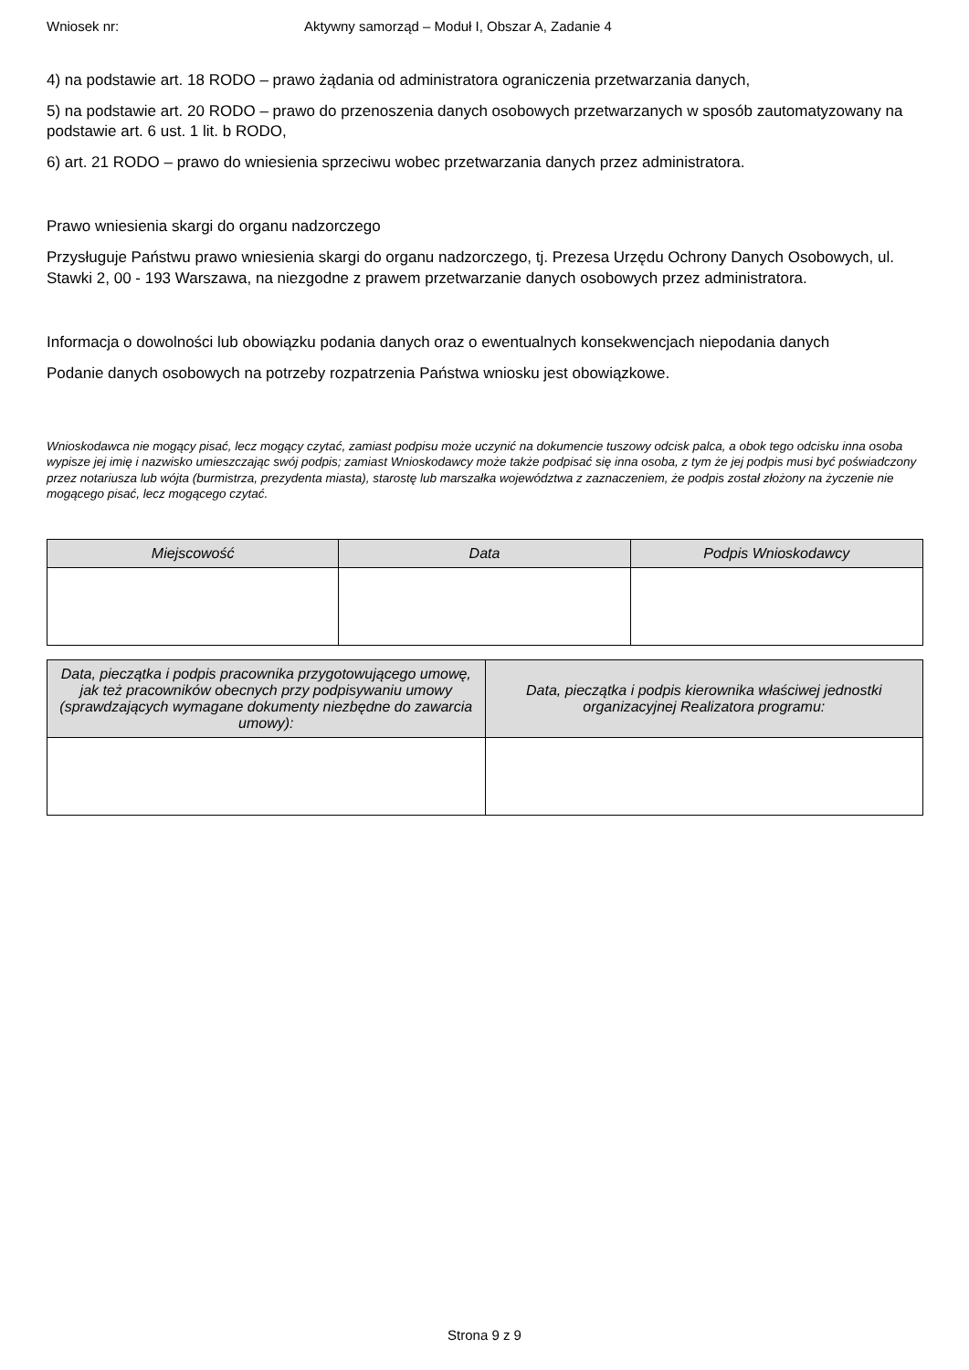Wniosek nr: Aktywny samorząd – Moduł I, Obszar A, Zadanie 4
4) na podstawie art. 18 RODO – prawo żądania od administratora ograniczenia przetwarzania danych,
5) na podstawie art. 20 RODO – prawo do przenoszenia danych osobowych przetwarzanych w sposób zautomatyzowany na podstawie art. 6 ust. 1 lit. b RODO,
6) art. 21 RODO – prawo do wniesienia sprzeciwu wobec przetwarzania danych przez administratora.
Prawo wniesienia skargi do organu nadzorczego
Przysługuje Państwu prawo wniesienia skargi do organu nadzorczego, tj. Prezesa Urzędu Ochrony Danych Osobowych, ul. Stawki 2, 00 - 193 Warszawa, na niezgodne z prawem przetwarzanie danych osobowych przez administratora.
Informacja o dowolności lub obowiązku podania danych oraz o ewentualnych konsekwencjach niepodania danych
Podanie danych osobowych na potrzeby rozpatrzenia Państwa wniosku jest obowiązkowe.
Wnioskodawca nie mogący pisać, lecz mogący czytać, zamiast podpisu może uczynić na dokumencie tuszowy odcisk palca, a obok tego odcisku inna osoba wypisze jej imię i nazwisko umieszczając swój podpis; zamiast Wnioskodawcy może także podpisać się inna osoba, z tym że jej podpis musi być poświadczony przez notariusza lub wójta (burmistrza, prezydenta miasta), starostę lub marszałka województwa z zaznaczeniem, że podpis został złożony na życzenie nie mogącego pisać, lecz mogącego czytać.
| Miejscowość | Data | Podpis Wnioskodawcy |
| --- | --- | --- |
| Data, pieczątka i podpis pracownika przygotowującego umowę, jak też pracowników obecnych przy podpisywaniu umowy (sprawdzających wymagane dokumenty niezbędne do zawarcia umowy): | Data, pieczątka i podpis kierownika właściwej jednostki organizacyjnej Realizatora programu: |
| --- | --- |
Strona 9 z 9